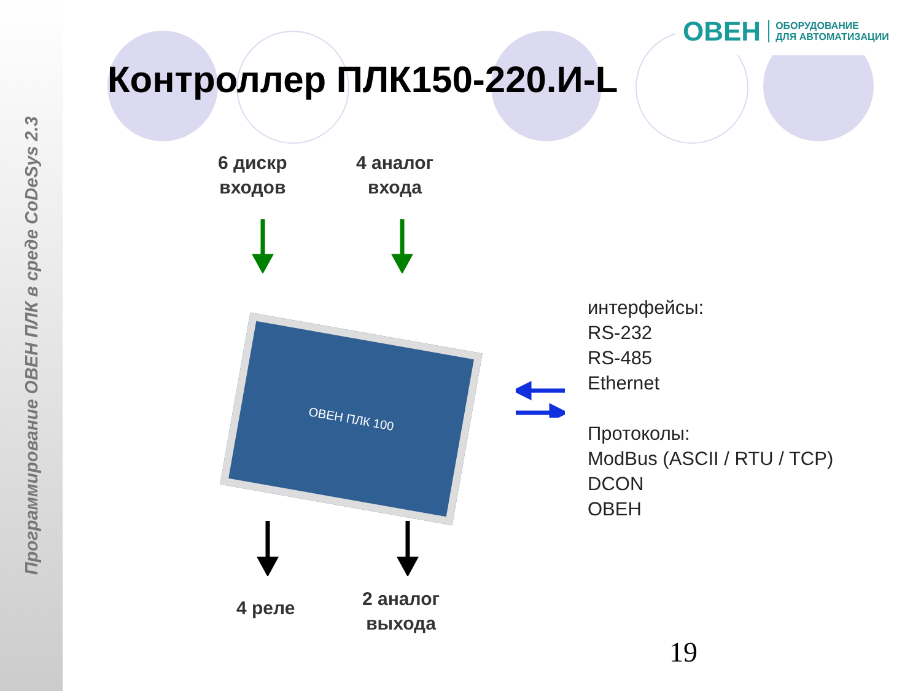Программирование ОВЕН ПЛК в среде CoDeSys 2.3
ОВЕН ОБОРУДОВАНИЕ
ДЛЯ АВТОМАТИЗАЦИИ
Контроллер ПЛК150-220.И-L
6 дискр
входов
4 аналог
входа
ОВЕН ПЛК 100
интерфейсы:
RS-232
RS-485
Ethernet
Протоколы:
ModBus (ASCII / RTU / TCP)
DCON
ОВЕН
4 реле
2 аналог
выхода
19